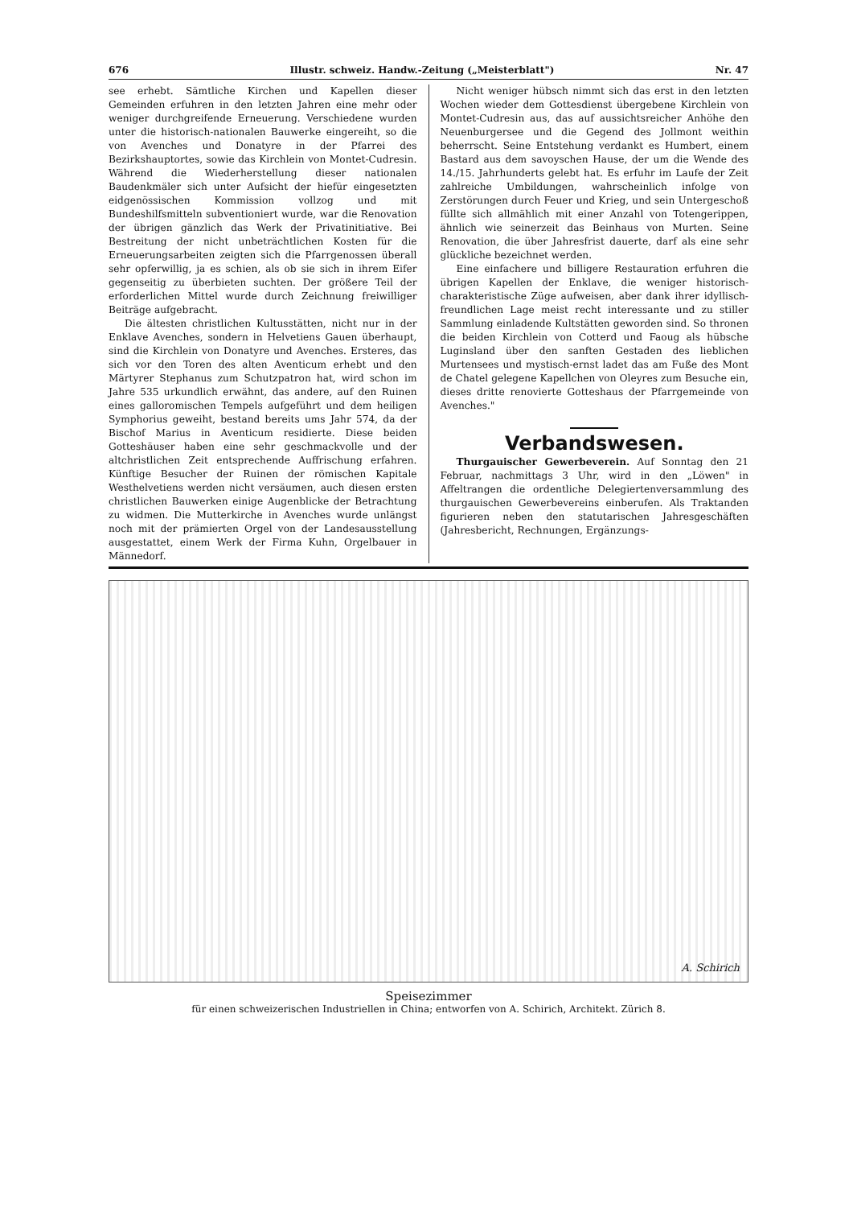676 Illustr. schweiz. Handw.-Zeitung („Meisterblatt") Nr. 47
see erhebt. Sämtliche Kirchen und Kapellen dieser Gemeinden erfuhren in den letzten Jahren eine mehr oder weniger durchgreifende Erneuerung. Verschiedene wurden unter die historisch-nationalen Bauwerke eingereiht, so die von Avenches und Donatyre in der Pfarrei des Bezirkshauptortes, sowie das Kirchlein von Montet-Cudresin. Während die Wiederherstellung dieser nationalen Baudenkmäler sich unter Aufsicht der hiefür eingesetzten eidgenössischen Kommission vollzog und mit Bundeshilfsmitteln subventioniert wurde, war die Renovation der übrigen gänzlich das Werk der Privatinitiative. Bei Bestreitung der nicht unbeträchtlichen Kosten für die Erneuerungsarbeiten zeigten sich die Pfarrgenossen überall sehr opferwillig, ja es schien, als ob sie sich in ihrem Eifer gegenseitig zu überbieten suchten. Der größere Teil der erforderlichen Mittel wurde durch Zeichnung freiwilliger Beiträge aufgebracht.
Die ältesten christlichen Kultusstätten, nicht nur in der Enklave Avenches, sondern in Helvetiens Gauen überhaupt, sind die Kirchlein von Donatyre und Avenches. Ersteres, das sich vor den Toren des alten Aventicum erhebt und den Märtyrer Stephanus zum Schutzpatron hat, wird schon im Jahre 535 urkundlich erwähnt, das andere, auf den Ruinen eines galloromischen Tempels aufgeführt und dem heiligen Symphorius geweiht, bestand bereits ums Jahr 574, da der Bischof Marius in Aventicum residierte. Diese beiden Gotteshäuser haben eine sehr geschmackvolle und der altchristlichen Zeit entsprechende Auffrischung erfahren. Künftige Besucher der Ruinen der römischen Kapitale Westhelvetiens werden nicht versäumen, auch diesen ersten christlichen Bauwerken einige Augenblicke der Betrachtung zu widmen. Die Mutterkirche in Avenches wurde unlängst noch mit der prämierten Orgel von der Landesausstellung ausgestattet, einem Werk der Firma Kuhn, Orgelbauer in Männedorf.
Nicht weniger hübsch nimmt sich das erst in den letzten Wochen wieder dem Gottesdienst übergebene Kirchlein von Montet-Cudresin aus, das auf aussichtsreicher Anhöhe den Neuenburgersee und die Gegend des Jollmont weithin beherrscht. Seine Entstehung verdankt es Humbert, einem Bastard aus dem savoyschen Hause, der um die Wende des 14./15. Jahrhunderts gelebt hat. Es erfuhr im Laufe der Zeit zahlreiche Umbildungen, wahrscheinlich infolge von Zerstörungen durch Feuer und Krieg, und sein Untergeschoß füllte sich allmählich mit einer Anzahl von Totengerippen, ähnlich wie seinerzeit das Beinhaus von Murten. Seine Renovation, die über Jahresfrist dauerte, darf als eine sehr glückliche bezeichnet werden.
Eine einfachere und billigere Restauration erfuhren die übrigen Kapellen der Enklave, die weniger historisch-charakteristische Züge aufweisen, aber dank ihrer idyllisch-freundlichen Lage meist recht interessante und zu stiller Sammlung einladende Kultstätten geworden sind. So thronen die beiden Kirchlein von Cotterd und Faoug als hübsche Luginsland über den sanften Gestaden des lieblichen Murtensees und mystisch-ernst ladet das am Fuße des Mont de Chatel gelegene Kapellchen von Oleyres zum Besuche ein, dieses dritte renovierte Gotteshaus der Pfarrgemeinde von Avenches."
Verbandswesen.
Thurgauischer Gewerbeverein. Auf Sonntag den 21 Februar, nachmittags 3 Uhr, wird in den „Löwen" in Affeltrangen die ordentliche Delegiertenversammlung des thurgauischen Gewerbevereins einberufen. Als Traktanden figurieren neben den statutarischen Jahresgeschäften (Jahresbericht, Rechnungen, Ergänzungs-
A. Schirich
Speisezimmer
für einen schweizerischen Industriellen in China; entworfen von A. Schirich, Architekt. Zürich 8.